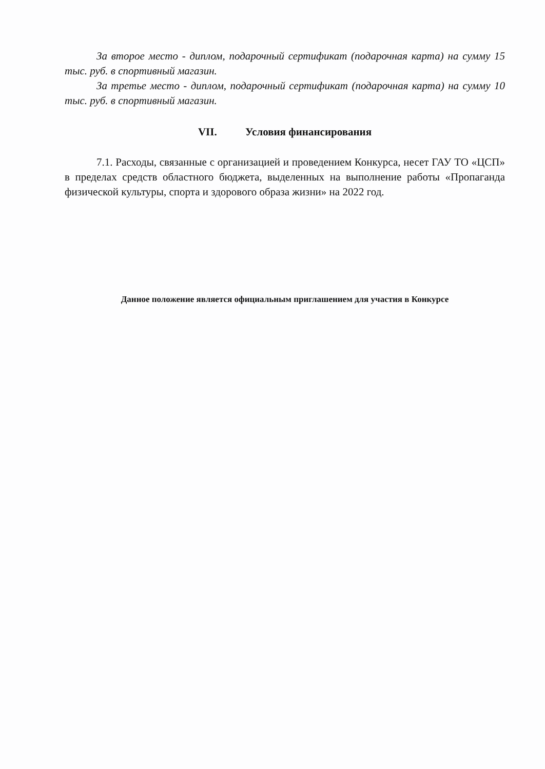За второе место - диплом, подарочный сертификат (подарочная карта) на сумму 15 тыс. руб. в спортивный магазин.
За третье место - диплом, подарочный сертификат (подарочная карта) на сумму 10 тыс. руб. в спортивный магазин.
VII. Условия финансирования
7.1. Расходы, связанные с организацией и проведением Конкурса, несет ГАУ ТО «ЦСП» в пределах средств областного бюджета, выделенных на выполнение работы «Пропаганда физической культуры, спорта и здорового образа жизни» на 2022 год.
Данное положение является официальным приглашением для участия в Конкурсе